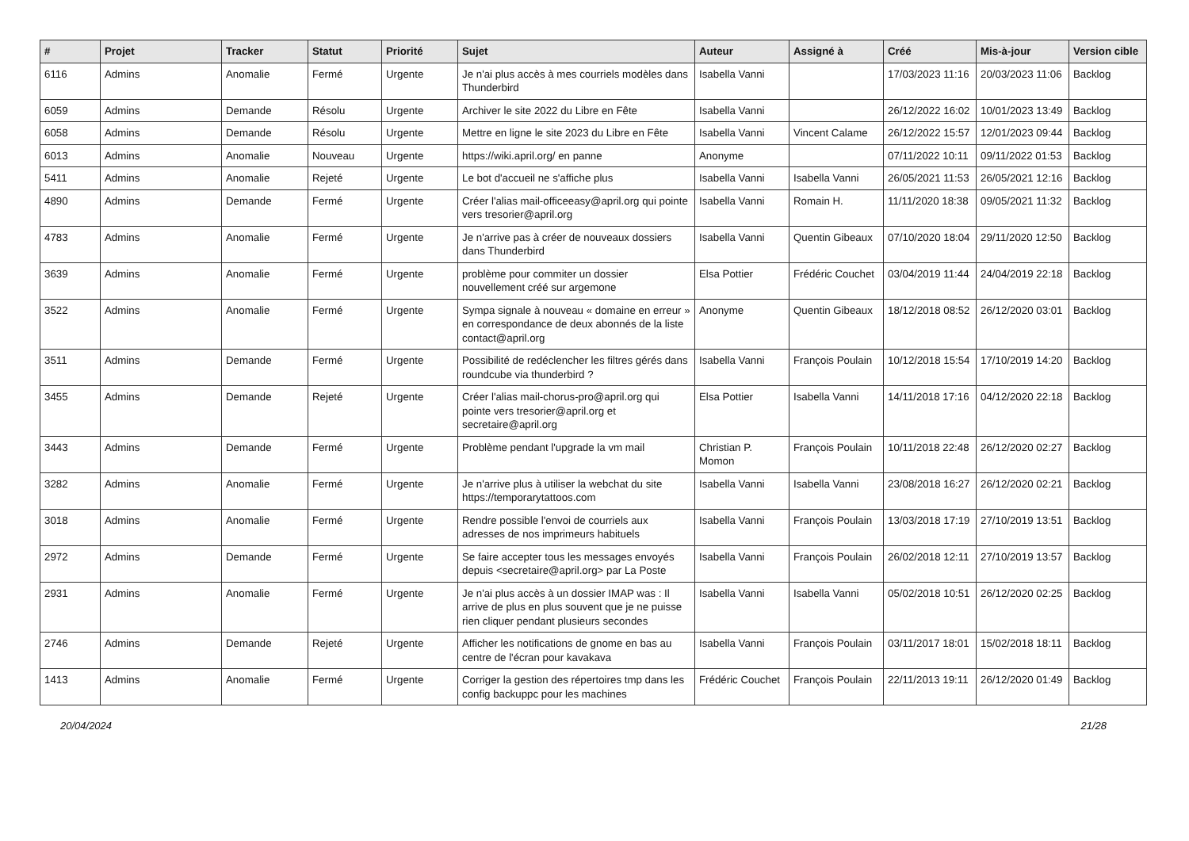| # | Projet | Tracker | Statut | Priorité | Sujet | Auteur | Assigné à | Créé | Mis-à-jour | Version cible |
| --- | --- | --- | --- | --- | --- | --- | --- | --- | --- | --- |
| 6116 | Admins | Anomalie | Fermé | Urgente | Je n'ai plus accès à mes courriels modèles dans Thunderbird | Isabella Vanni | | 17/03/2023 11:16 | 20/03/2023 11:06 | Backlog |
| 6059 | Admins | Demande | Résolu | Urgente | Archiver le site 2022 du Libre en Fête | Isabella Vanni | | 26/12/2022 16:02 | 10/01/2023 13:49 | Backlog |
| 6058 | Admins | Demande | Résolu | Urgente | Mettre en ligne le site 2023 du Libre en Fête | Isabella Vanni | Vincent Calame | 26/12/2022 15:57 | 12/01/2023 09:44 | Backlog |
| 6013 | Admins | Anomalie | Nouveau | Urgente | https://wiki.april.org/ en panne | Anonyme | | 07/11/2022 10:11 | 09/11/2022 01:53 | Backlog |
| 5411 | Admins | Anomalie | Rejeté | Urgente | Le bot d'accueil ne s'affiche plus | Isabella Vanni | Isabella Vanni | 26/05/2021 11:53 | 26/05/2021 12:16 | Backlog |
| 4890 | Admins | Demande | Fermé | Urgente | Créer l'alias mail-officeeasy@april.org qui pointe vers tresorier@april.org | Isabella Vanni | Romain H. | 11/11/2020 18:38 | 09/05/2021 11:32 | Backlog |
| 4783 | Admins | Anomalie | Fermé | Urgente | Je n'arrive pas à créer de nouveaux dossiers dans Thunderbird | Isabella Vanni | Quentin Gibeaux | 07/10/2020 18:04 | 29/11/2020 12:50 | Backlog |
| 3639 | Admins | Anomalie | Fermé | Urgente | problème pour commiter un dossier nouvellement créé sur argemone | Elsa Pottier | Frédéric Couchet | 03/04/2019 11:44 | 24/04/2019 22:18 | Backlog |
| 3522 | Admins | Anomalie | Fermé | Urgente | Sympa signale à nouveau « domaine en erreur » en correspondance de deux abonnés de la liste contact@april.org | Anonyme | Quentin Gibeaux | 18/12/2018 08:52 | 26/12/2020 03:01 | Backlog |
| 3511 | Admins | Demande | Fermé | Urgente | Possibilité de redéclencher les filtres gérés dans roundcube via thunderbird ? | Isabella Vanni | François Poulain | 10/12/2018 15:54 | 17/10/2019 14:20 | Backlog |
| 3455 | Admins | Demande | Rejeté | Urgente | Créer l'alias mail-chorus-pro@april.org qui pointe vers tresorier@april.org et secretaire@april.org | Elsa Pottier | Isabella Vanni | 14/11/2018 17:16 | 04/12/2020 22:18 | Backlog |
| 3443 | Admins | Demande | Fermé | Urgente | Problème pendant l'upgrade la vm mail | Christian P. Momon | François Poulain | 10/11/2018 22:48 | 26/12/2020 02:27 | Backlog |
| 3282 | Admins | Anomalie | Fermé | Urgente | Je n'arrive plus à utiliser la webchat du site https://temporarytattoos.com | Isabella Vanni | Isabella Vanni | 23/08/2018 16:27 | 26/12/2020 02:21 | Backlog |
| 3018 | Admins | Anomalie | Fermé | Urgente | Rendre possible l'envoi de courriels aux adresses de nos imprimeurs habituels | Isabella Vanni | François Poulain | 13/03/2018 17:19 | 27/10/2019 13:51 | Backlog |
| 2972 | Admins | Demande | Fermé | Urgente | Se faire accepter tous les messages envoyés depuis <secretaire@april.org> par La Poste | Isabella Vanni | François Poulain | 26/02/2018 12:11 | 27/10/2019 13:57 | Backlog |
| 2931 | Admins | Anomalie | Fermé | Urgente | Je n'ai plus accès à un dossier IMAP was : Il arrive de plus en plus souvent que je ne puisse rien cliquer pendant plusieurs secondes | Isabella Vanni | Isabella Vanni | 05/02/2018 10:51 | 26/12/2020 02:25 | Backlog |
| 2746 | Admins | Demande | Rejeté | Urgente | Afficher les notifications de gnome en bas au centre de l'écran pour kavakava | Isabella Vanni | François Poulain | 03/11/2017 18:01 | 15/02/2018 18:11 | Backlog |
| 1413 | Admins | Anomalie | Fermé | Urgente | Corriger la gestion des répertoires tmp dans les config backuppc pour les machines | Frédéric Couchet | François Poulain | 22/11/2013 19:11 | 26/12/2020 01:49 | Backlog |
20/04/2024 21/28